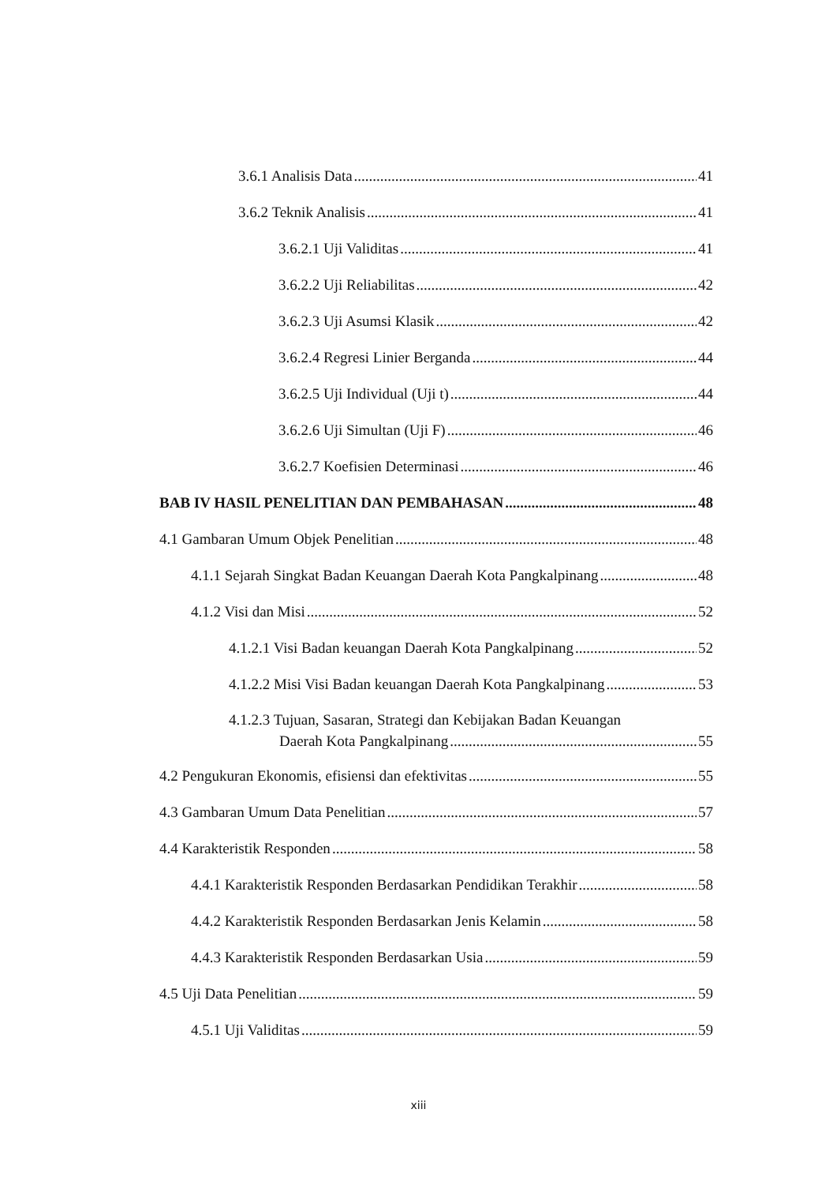3.6.1 Analisis Data 41
3.6.2 Teknik Analisis 41
3.6.2.1 Uji Validitas 41
3.6.2.2 Uji Reliabilitas 42
3.6.2.3 Uji Asumsi Klasik 42
3.6.2.4 Regresi Linier Berganda 44
3.6.2.5 Uji Individual (Uji t) 44
3.6.2.6 Uji Simultan (Uji F) 46
3.6.2.7 Koefisien Determinasi 46
BAB IV HASIL PENELITIAN DAN PEMBAHASAN 48
4.1 Gambaran Umum Objek Penelitian 48
4.1.1 Sejarah Singkat Badan Keuangan Daerah Kota Pangkalpinang 48
4.1.2 Visi dan Misi 52
4.1.2.1 Visi Badan keuangan Daerah Kota Pangkalpinang 52
4.1.2.2 Misi Visi Badan keuangan Daerah Kota Pangkalpinang 53
4.1.2.3 Tujuan, Sasaran, Strategi dan Kebijakan Badan Keuangan
Daerah Kota Pangkalpinang 55
4.2 Pengukuran Ekonomis, efisiensi dan efektivitas 55
4.3 Gambaran Umum Data Penelitian 57
4.4 Karakteristik Responden 58
4.4.1 Karakteristik Responden Berdasarkan Pendidikan Terakhir 58
4.4.2 Karakteristik Responden Berdasarkan Jenis Kelamin 58
4.4.3 Karakteristik Responden Berdasarkan Usia 59
4.5 Uji Data Penelitian 59
4.5.1 Uji Validitas 59
xiii